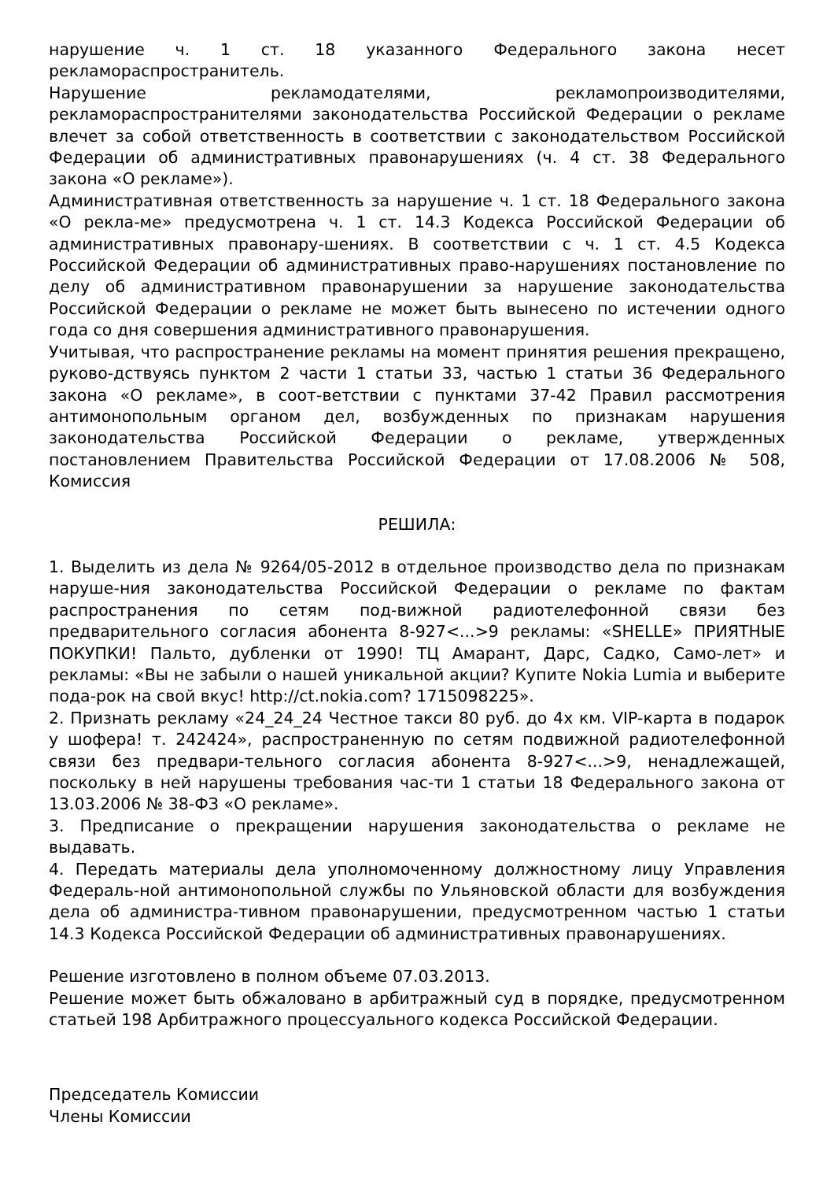нарушение ч. 1 ст. 18 указанного Федерального закона несет рекламораспространитель.
Нарушение рекламодателями, рекламопроизводителями, рекламораспространителями законодательства Российской Федерации о рекламе влечет за собой ответственность в соответствии с законодательством Российской Федерации об административных правонарушениях (ч. 4 ст. 38 Федерального закона «О рекламе»).
Административная ответственность за нарушение ч. 1 ст. 18 Федерального закона «О рекла-ме» предусмотрена ч. 1 ст. 14.3 Кодекса Российской Федерации об административных правонару-шениях. В соответствии с ч. 1 ст. 4.5 Кодекса Российской Федерации об административных право-нарушениях постановление по делу об административном правонарушении за нарушение законодательства Российской Федерации о рекламе не может быть вынесено по истечении одного года со дня совершения административного правонарушения.
Учитывая, что распространение рекламы на момент принятия решения прекращено, руково-дствуясь пунктом 2 части 1 статьи 33, частью 1 статьи 36 Федерального закона «О рекламе», в соот-ветствии с пунктами 37-42 Правил рассмотрения антимонопольным органом дел, возбужденных по признакам нарушения законодательства Российской Федерации о рекламе, утвержденных постановлением Правительства Российской Федерации от 17.08.2006 № 508, Комиссия
РЕШИЛА:
1. Выделить из дела № 9264/05-2012 в отдельное производство дела по признакам наруше-ния законодательства Российской Федерации о рекламе по фактам распространения по сетям под-вижной радиотелефонной связи без предварительного согласия абонента 8-927<...>9 рекламы: «SHELLE» ПРИЯТНЫЕ ПОКУПКИ! Пальто, дубленки от 1990! ТЦ Амарант, Дарс, Садко, Само-лет» и рекламы: «Вы не забыли о нашей уникальной акции? Купите Nokia Lumia и выберите пода-рок на свой вкус! http://ct.nokia.com? 1715098225».
2. Признать рекламу «24_24_24 Честное такси 80 руб. до 4х км. VIP-карта в подарок у шофера! т. 242424», распространенную по сетям подвижной радиотелефонной связи без предвари-тельного согласия абонента 8-927<...>9, ненадлежащей, поскольку в ней нарушены требования час-ти 1 статьи 18 Федерального закона от 13.03.2006 № 38-ФЗ «О рекламе».
3. Предписание о прекращении нарушения законодательства о рекламе не выдавать.
4. Передать материалы дела уполномоченному должностному лицу Управления Федераль-ной антимонопольной службы по Ульяновской области для возбуждения дела об администра-тивном правонарушении, предусмотренном частью 1 статьи 14.3 Кодекса Российской Федерации об административных правонарушениях.
Решение изготовлено в полном объеме 07.03.2013.
Решение может быть обжаловано в арбитражный суд в порядке, предусмотренном статьей 198 Арбитражного процессуального кодекса Российской Федерации.
Председатель Комиссии
Члены Комиссии